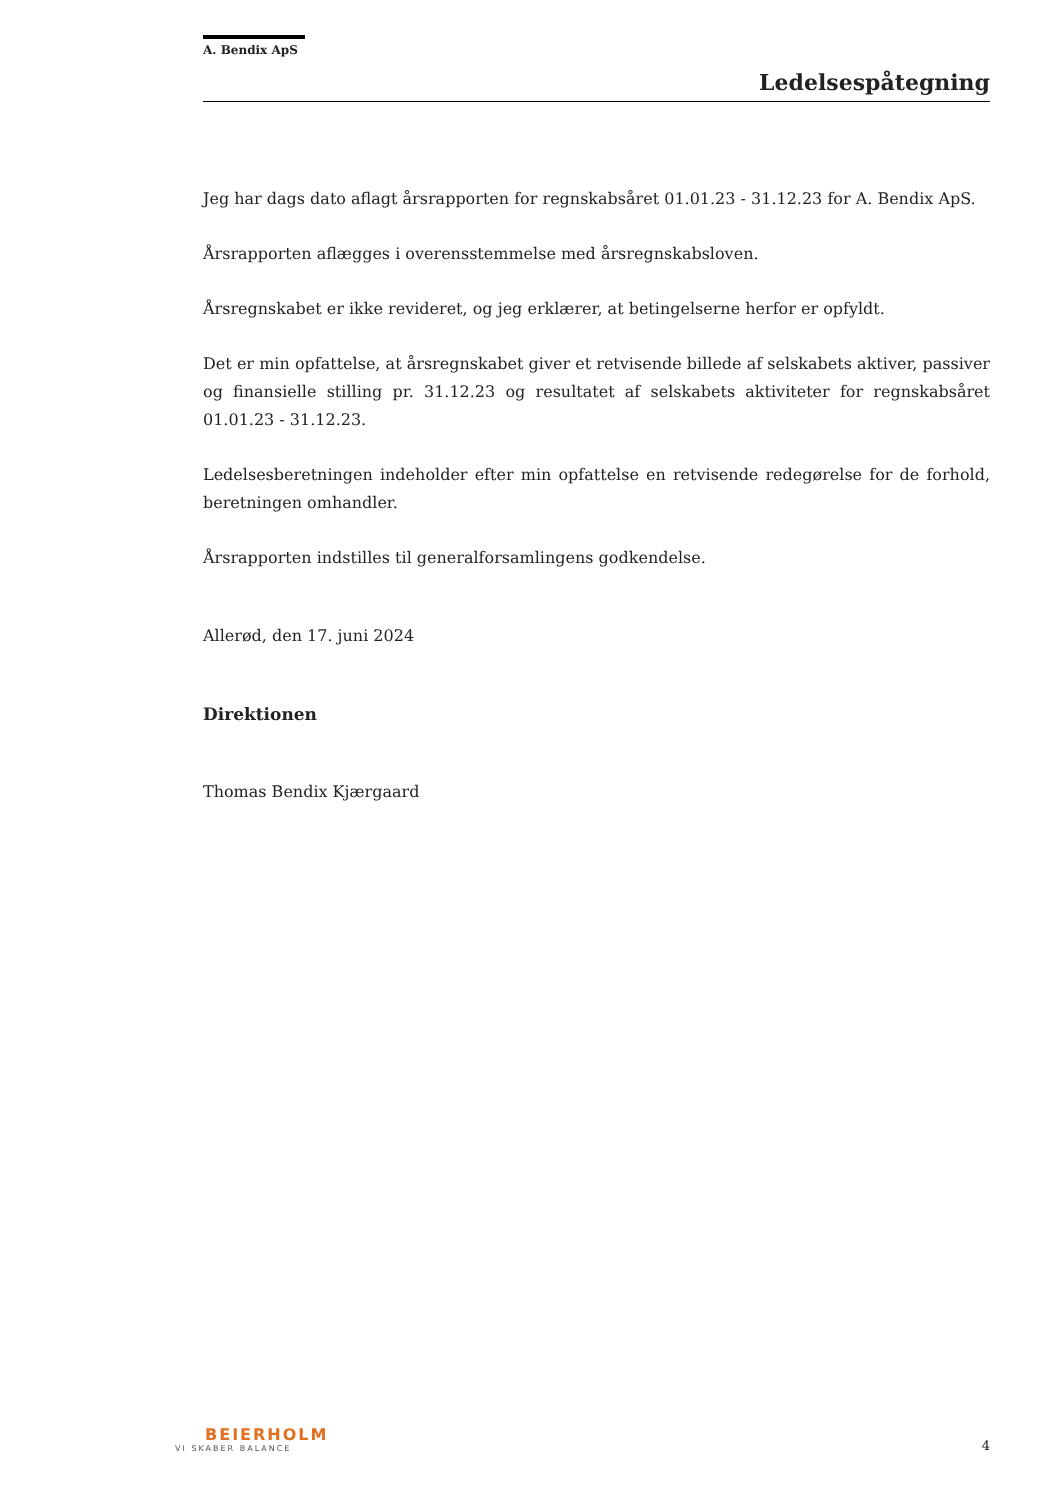A. Bendix ApS
Ledelsespåtegning
Jeg har dags dato aflagt årsrapporten for regnskabsåret 01.01.23 - 31.12.23 for A. Bendix ApS.
Årsrapporten aflægges i overensstemmelse med årsregnskabsloven.
Årsregnskabet er ikke revideret, og jeg erklærer, at betingelserne herfor er opfyldt.
Det er min opfattelse, at årsregnskabet giver et retvisende billede af selskabets aktiver, passiver og finansielle stilling pr. 31.12.23 og resultatet af selskabets aktiviteter for regnskabsåret 01.01.23 - 31.12.23.
Ledelsesberetningen indeholder efter min opfattelse en retvisende redegørelse for de forhold, beretningen omhandler.
Årsrapporten indstilles til generalforsamlingens godkendelse.
Allerød, den 17. juni 2024
Direktionen
Thomas Bendix Kjærgaard
BEIERHOLM
VI SKABER BALANCE
4